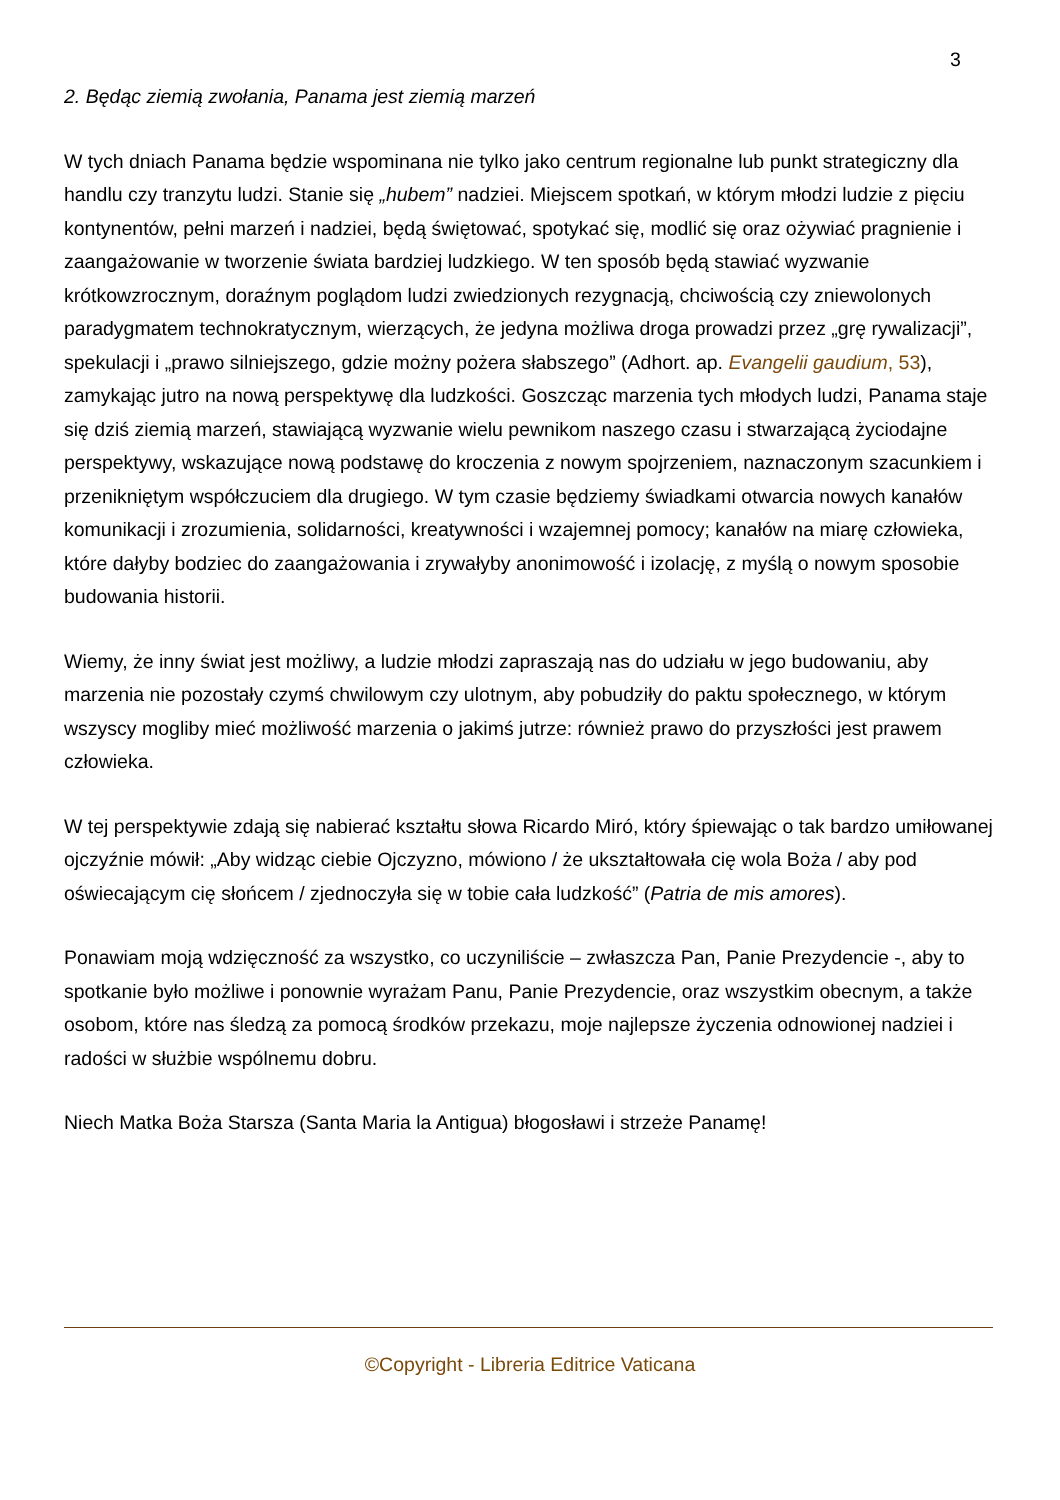3
2. Będąc ziemią zwołania, Panama jest ziemią marzeń
W tych dniach Panama będzie wspominana nie tylko jako centrum regionalne lub punkt strategiczny dla handlu czy tranzytu ludzi. Stanie się „hubem” nadziei. Miejscem spotkań, w którym młodzi ludzie z pięciu kontynentów, pełni marzeń i nadziei, będą świętować, spotykać się, modlić się oraz ożywiać pragnienie i zaangażowanie w tworzenie świata bardziej ludzkiego. W ten sposób będą stawiać wyzwanie krótkowzrocznym, doraźnym poglądom ludzi zwiedzionych rezygnacją, chciwością czy zniewolonych paradygmatem technokratycznym, wierzących, że jedyna możliwa droga prowadzi przez „grę rywalizacji”, spekulacji i „prawo silniejszego, gdzie możny pożera słabszego” (Adhort. ap. Evangelii gaudium, 53), zamykając jutro na nową perspektywę dla ludzkości. Goszcząc marzenia tych młodych ludzi, Panama staje się dziś ziemią marzeń, stawiającą wyzwanie wielu pewnikom naszego czasu i stwarzającą życiodajne perspektywy, wskazujące nową podstawę do kroczenia z nowym spojrzeniem, naznaczonym szacunkiem i przenikniętym współczuciem dla drugiego. W tym czasie będziemy świadkami otwarcia nowych kanałów komunikacji i zrozumienia, solidarności, kreatywności i wzajemnej pomocy; kanałów na miarę człowieka, które dałyby bodziec do zaangażowania i zrywałyby anonimowość i izolację, z myślą o nowym sposobie budowania historii.
Wiemy, że inny świat jest możliwy, a ludzie młodzi zapraszają nas do udziału w jego budowaniu, aby marzenia nie pozostały czymś chwilowym czy ulotnym, aby pobudziły do paktu społecznego, w którym wszyscy mogliby mieć możliwość marzenia o jakimś jutrze: również prawo do przyszłości jest prawem człowieka.
W tej perspektywie zdają się nabierać kształtu słowa Ricardo Miró, który śpiewając o tak bardzo umiłowanej ojczyźnie mówił: „Aby widząc ciebie Ojczyzno, mówiono / że ukształtowała cię wola Boża / aby pod oświecającym cię słońcem / zjednoczyła się w tobie cała ludzkość” (Patria de mis amores).
Ponawiam moją wdzięczność za wszystko, co uczyniliście – zwłaszcza Pan, Panie Prezydencie -, aby to spotkanie było możliwe i ponownie wyrażam Panu, Panie Prezydencie, oraz wszystkim obecnym, a także osobom, które nas śledzą za pomocą środków przekazu, moje najlepsze życzenia odnowionej nadziei i radości w służbie wspólnemu dobru.
Niech Matka Boża Starsza (Santa Maria la Antigua) błogosławi i strzeże Panamę!
©Copyright - Libreria Editrice Vaticana